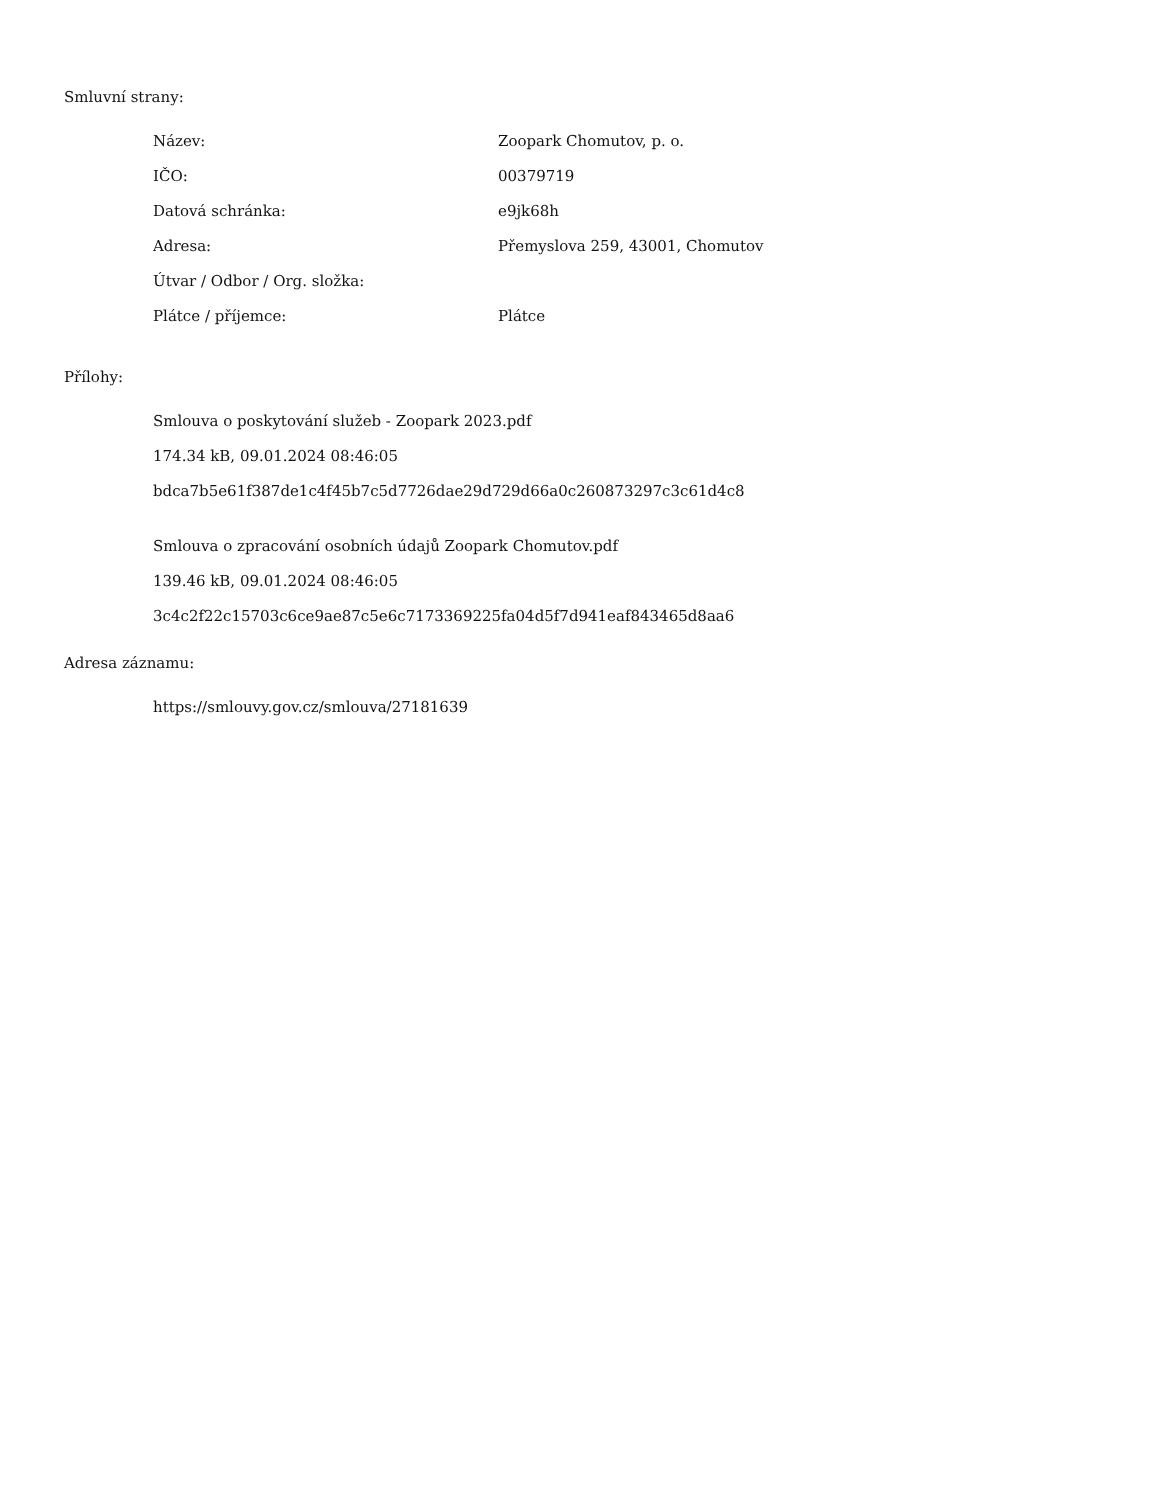Smluvní strany:
| Název: | Zoopark Chomutov, p. o. |
| IČO: | 00379719 |
| Datová schránka: | e9jk68h |
| Adresa: | Přemyslova 259, 43001, Chomutov |
| Útvar / Odbor / Org. složka: | |
| Plátce / příjemce: | Plátce |
Přílohy:
Smlouva o poskytování služeb - Zoopark 2023.pdf
174.34 kB, 09.01.2024 08:46:05
bdca7b5e61f387de1c4f45b7c5d7726dae29d729d66a0c260873297c3c61d4c8
Smlouva o zpracování osobních údajů Zoopark Chomutov.pdf
139.46 kB, 09.01.2024 08:46:05
3c4c2f22c15703c6ce9ae87c5e6c7173369225fa04d5f7d941eaf843465d8aa6
Adresa záznamu:
https://smlouvy.gov.cz/smlouva/27181639